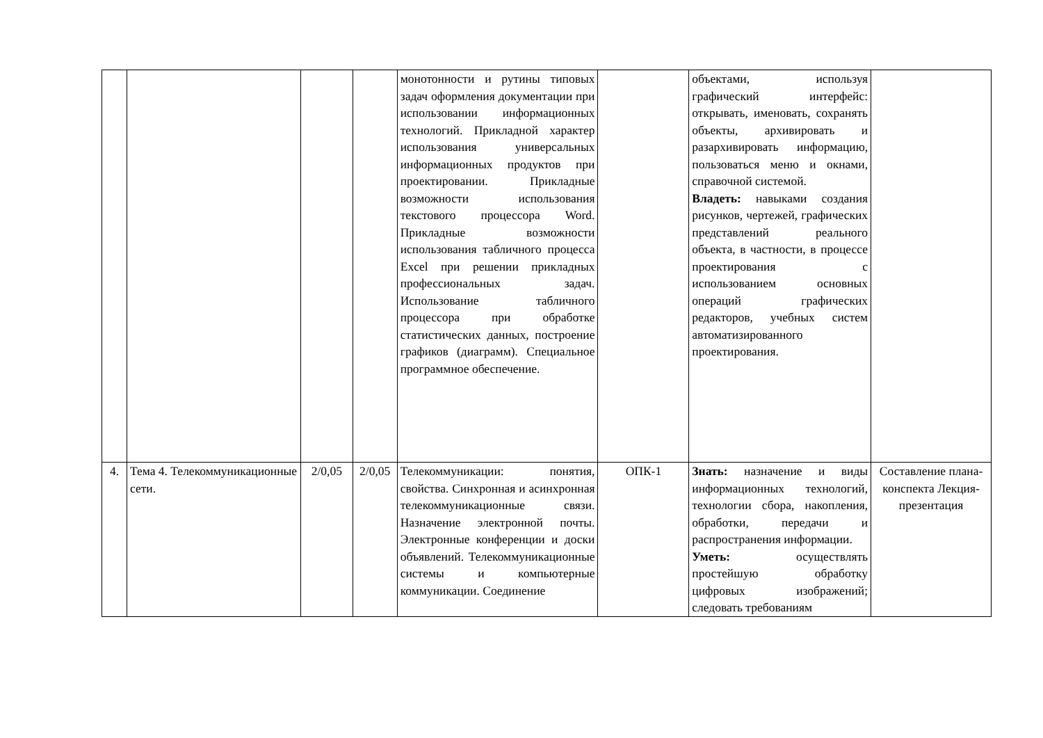| | | | | монотонности и рутины типовых задач оформления документации при использовании информационных технологий. Прикладной характер использования универсальных информационных продуктов при проектировании. Прикладные возможности использования текстового процессора Word. Прикладные возможности использования табличного процесса Excel при решении прикладных профессиональных задач. Использование табличного процессора при обработке статистических данных, построение графиков (диаграмм). Специальное программное обеспечение. | | объектами, используя графический интерфейс: открывать, именовать, сохранять объекты, архивировать и разархивировать информацию, пользоваться меню и окнами, справочной системой. Владеть: навыками создания рисунков, чертежей, графических представлений реального объекта, в частности, в процессе проектирования с использованием основных операций графических редакторов, учебных систем автоматизированного проектирования. | |
| 4. | Тема 4. Телекоммуникационные сети. | 2/0,05 | 2/0,05 | Телекоммуникации: понятия, свойства. Синхронная и асинхронная телекоммуникационные связи. Назначение электронной почты. Электронные конференции и доски объявлений. Телекоммуникационные системы и компьютерные коммуникации. Соединение | ОПК-1 | Знать: назначение и виды информационных технологий, технологии сбора, накопления, обработки, передачи и распространения информации. Уметь: осуществлять простейшую обработку цифровых изображений; следовать требованиям | Составление плана-конспекта Лекция-презентация |